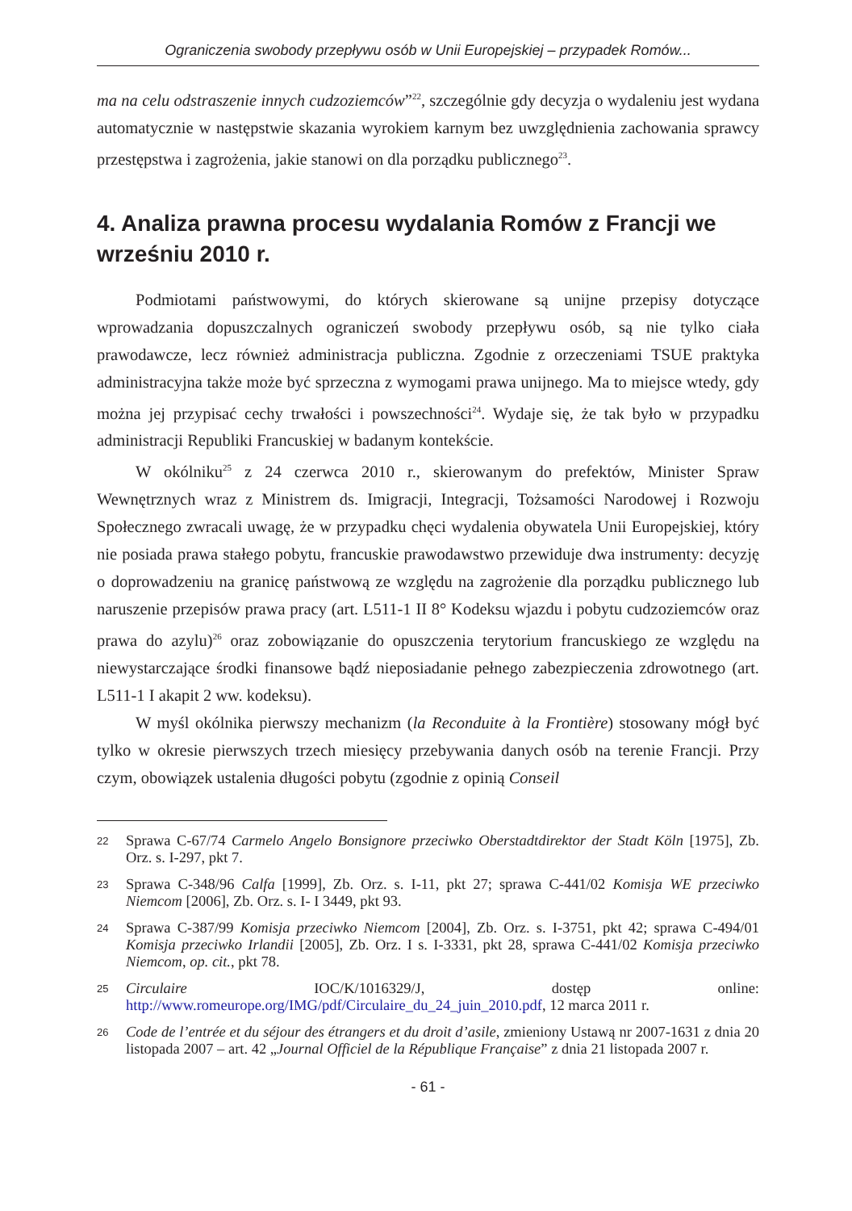Ograniczenia swobody przepływu osób w Unii Europejskiej – przypadek Romów...
ma na celu odstraszenie innych cudzoziemców”<sup>22</sup>, szczególnie gdy decyzja o wydaleniu jest wydana automatycznie w następstwie skazania wyrokiem karnym bez uwzględnienia zachowania sprawcy przestępstwa i zagrożenia, jakie stanowi on dla porządku publicznego<sup>23</sup>.
4. Analiza prawna procesu wydalania Romów z Francji we wrześniu 2010 r.
Podmiotami państwowymi, do których skierowane są unijne przepisy dotyczące wprowadzania dopuszczalnych ograniczeń swobody przepływu osób, są nie tylko ciała prawodawcze, lecz również administracja publiczna. Zgodnie z orzeczeniami TSUE praktyka administracyjna także może być sprzeczna z wymogami prawa unijnego. Ma to miejsce wtedy, gdy można jej przypisać cechy trwałości i powszechności<sup>24</sup>. Wydaje się, że tak było w przypadku administracji Republiki Francuskiej w badanym kontekście.
W okólniku<sup>25</sup> z 24 czerwca 2010 r., skierowanym do prefektów, Minister Spraw Wewnętrznych wraz z Ministrem ds. Imigracji, Integracji, Tożsamości Narodowej i Rozwoju Społecznego zwracali uwagę, że w przypadku chęci wydalenia obywatela Unii Europejskiej, który nie posiada prawa stałego pobytu, francuskie prawodawstwo przewiduje dwa instrumenty: decyzję o doprowadzeniu na granicę państwową ze względu na zagrożenie dla porządku publicznego lub naruszenie przepisów prawa pracy (art. L511-1 II 8° Kodeksu wjazdu i pobytu cudzoziemców oraz prawa do azylu)<sup>26</sup> oraz zobowiązanie do opuszczenia terytorium francuskiego ze względu na niewystarczające środki finansowe bądź nieposiadanie pełnego zabezpieczenia zdrowotnego (art. L511-1 I akapit 2 ww. kodeksu).
W myśl okólnika pierwszy mechanizm (la Reconduite à la Frontière) stosowany mógł być tylko w okresie pierwszych trzech miesięcy przebywania danych osób na terenie Francji. Przy czym, obowiązek ustalenia długości pobytu (zgodnie z opinią Conseil
22 Sprawa C-67/74 Carmelo Angelo Bonsignore przeciwko Oberstadtdirektor der Stadt Köln [1975], Zb. Orz. s. I-297, pkt 7.
23 Sprawa C-348/96 Calfa [1999], Zb. Orz. s. I-11, pkt 27; sprawa C-441/02 Komisja WE przeciwko Niemcom [2006], Zb. Orz. s. I- I 3449, pkt 93.
24 Sprawa C-387/99 Komisja przeciwko Niemcom [2004], Zb. Orz. s. I-3751, pkt 42; sprawa C-494/01 Komisja przeciwko Irlandii [2005], Zb. Orz. I s. I-3331, pkt 28, sprawa C-441/02 Komisja przeciwko Niemcom, op. cit., pkt 78.
25 Circulaire IOC/K/1016329/J, dostęp online: http://www.romeurope.org/IMG/pdf/Circulaire_du_24_juin_2010.pdf, 12 marca 2011 r.
26 Code de l’entrée et du séjour des étrangers et du droit d’asile, zmieniony Ustawą nr 2007-1631 z dnia 20 listopada 2007 – art. 42 „Journal Officiel de la République Française” z dnia 21 listopada 2007 r.
- 61 -